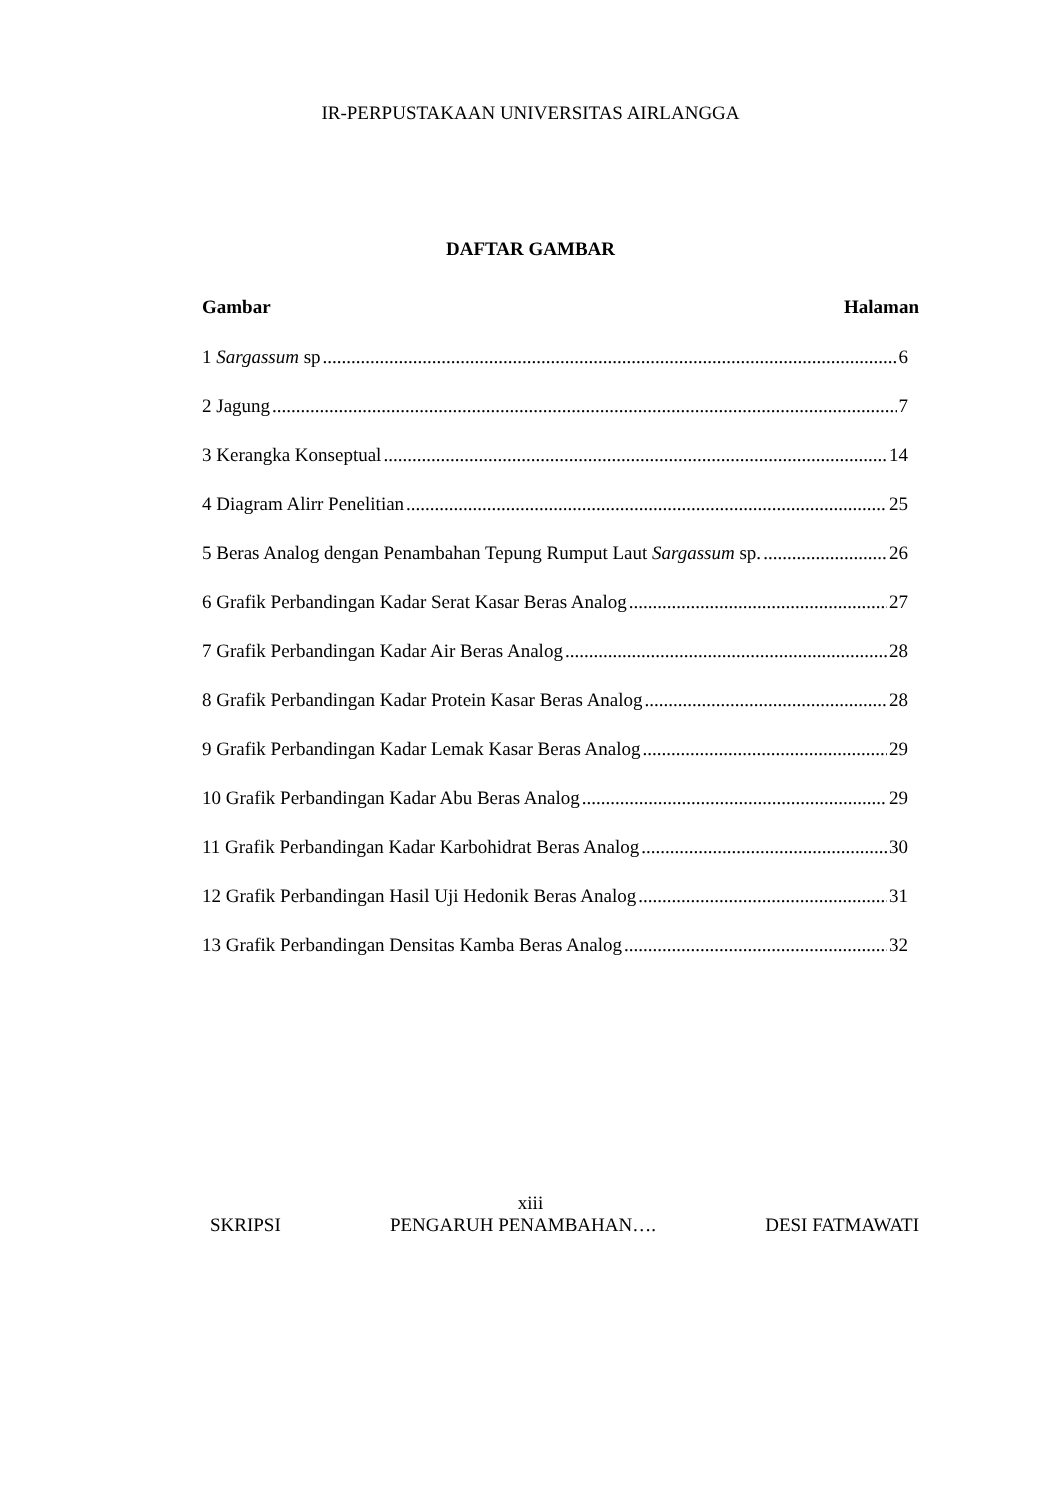IR-PERPUSTAKAAN UNIVERSITAS AIRLANGGA
DAFTAR GAMBAR
Gambar Halaman
1 Sargassum sp 6
2 Jagung 7
3 Kerangka Konseptual 14
4 Diagram Alirr Penelitian 25
5 Beras Analog dengan Penambahan Tepung Rumput Laut Sargassum sp. 26
6 Grafik Perbandingan Kadar Serat Kasar Beras Analog 27
7 Grafik Perbandingan Kadar Air Beras Analog 28
8 Grafik Perbandingan Kadar Protein Kasar Beras Analog 28
9 Grafik Perbandingan Kadar Lemak Kasar Beras Analog 29
10 Grafik Perbandingan Kadar Abu Beras Analog 29
11 Grafik Perbandingan Kadar Karbohidrat Beras Analog 30
12 Grafik Perbandingan Hasil Uji Hedonik Beras Analog 31
13 Grafik Perbandingan Densitas Kamba Beras Analog 32
xiii
SKRIPSI PENGARUH PENAMBAHAN…. DESI FATMAWATI